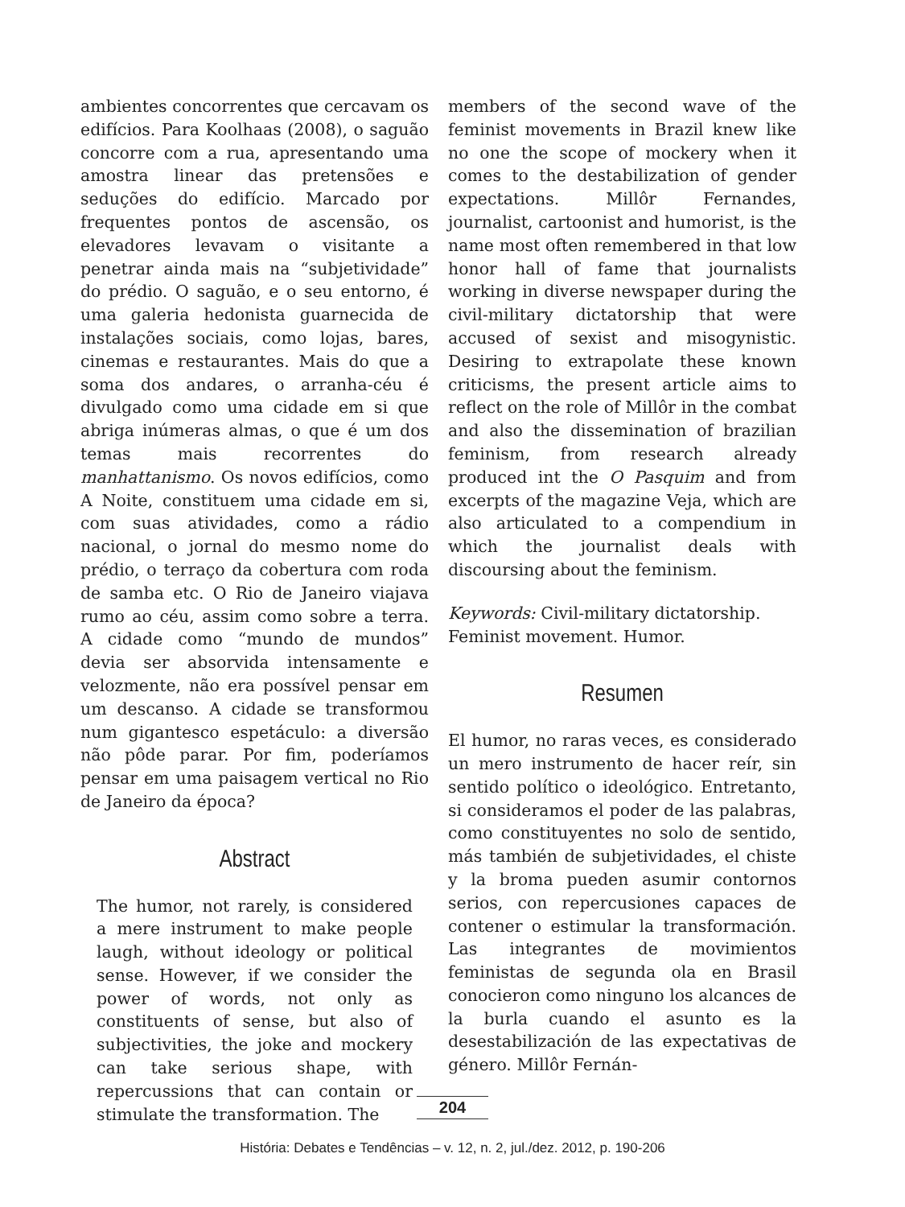ambientes concorrentes que cercavam os edifícios. Para Koolhaas (2008), o saguão concorre com a rua, apresentando uma amostra linear das pretensões e seduções do edifício. Marcado por frequentes pontos de ascensão, os elevadores levavam o visitante a penetrar ainda mais na “subjetividade” do prédio. O saguão, e o seu entorno, é uma galeria hedonista guarnecida de instalações sociais, como lojas, bares, cinemas e restaurantes. Mais do que a soma dos andares, o arranha-céu é divulgado como uma cidade em si que abriga inúmeras almas, o que é um dos temas mais recorrentes do manhattanismo. Os novos edifícios, como A Noite, constituem uma cidade em si, com suas atividades, como a rádio nacional, o jornal do mesmo nome do prédio, o terraço da cobertura com roda de samba etc. O Rio de Janeiro viajava rumo ao céu, assim como sobre a terra. A cidade como “mundo de mundos” devia ser absorvida intensamente e velozmente, não era possível pensar em um descanso. A cidade se transformou num gigantesco espetáculo: a diversão não pôde parar. Por fim, poderíamos pensar em uma paisagem vertical no Rio de Janeiro da época?
Abstract
The humor, not rarely, is considered a mere instrument to make people laugh, without ideology or political sense. However, if we consider the power of words, not only as constituents of sense, but also of subjectivities, the joke and mockery can take serious shape, with repercussions that can contain or stimulate the transformation. The
members of the second wave of the feminist movements in Brazil knew like no one the scope of mockery when it comes to the destabilization of gender expectations. Millôr Fernandes, journalist, cartoonist and humorist, is the name most often remembered in that low honor hall of fame that journalists working in diverse newspaper during the civil-military dictatorship that were accused of sexist and misogynistic. Desiring to extrapolate these known criticisms, the present article aims to reflect on the role of Millôr in the combat and also the dissemination of brazilian feminism, from research already produced int the O Pasquim and from excerpts of the magazine Veja, which are also articulated to a compendium in which the journalist deals with discoursing about the feminism.
Keywords: Civil-military dictatorship. Feminist movement. Humor.
Resumen
El humor, no raras veces, es considerado un mero instrumento de hacer reír, sin sentido político o ideológico. Entretanto, si consideramos el poder de las palabras, como constituyentes no solo de sentido, más también de subjetividades, el chiste y la broma pueden asumir contornos serios, con repercusiones capaces de contener o estimular la transformación. Las integrantes de movimientos feministas de segunda ola en Brasil conocieron como ninguno los alcances de la burla cuando el asunto es la desestabilización de las expectativas de género. Millôr Fernán-
204
História: Debates e Tendências – v. 12, n. 2, jul./dez. 2012, p. 190-206